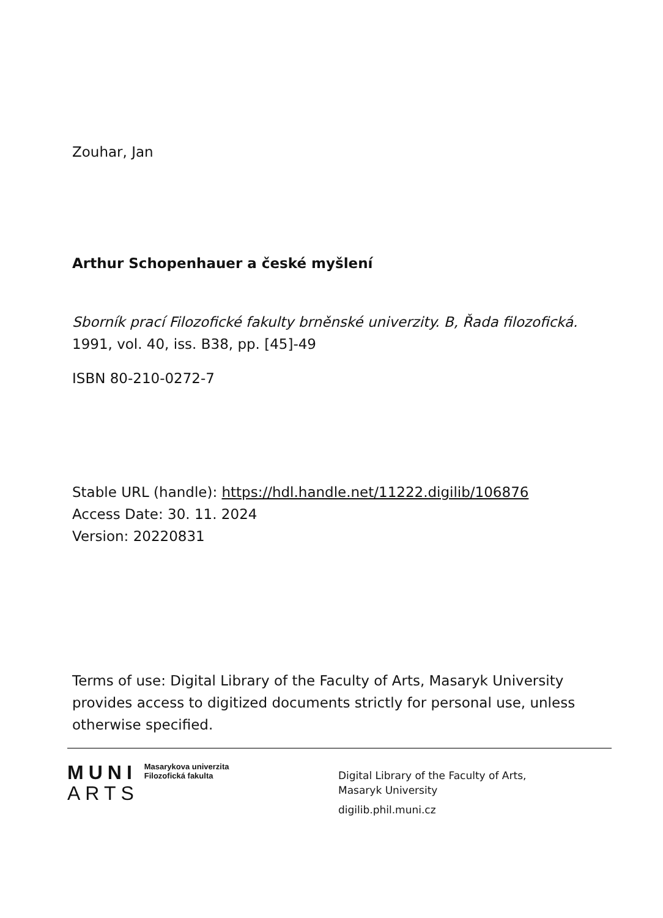Zouhar, Jan
Arthur Schopenhauer a české myšlení
Sborník prací Filozofické fakulty brněnské univerzity. B, Řada filozofická.
1991, vol. 40, iss. B38, pp. [45]-49
ISBN 80-210-0272-7
Stable URL (handle): https://hdl.handle.net/11222.digilib/106876
Access Date: 30. 11. 2024
Version: 20220831
Terms of use: Digital Library of the Faculty of Arts, Masaryk University provides access to digitized documents strictly for personal use, unless otherwise specified.
MUNI Masarykova univerzita
Filozofická fakulta
ARTS
Digital Library of the Faculty of Arts,
Masaryk University
digilib.phil.muni.cz